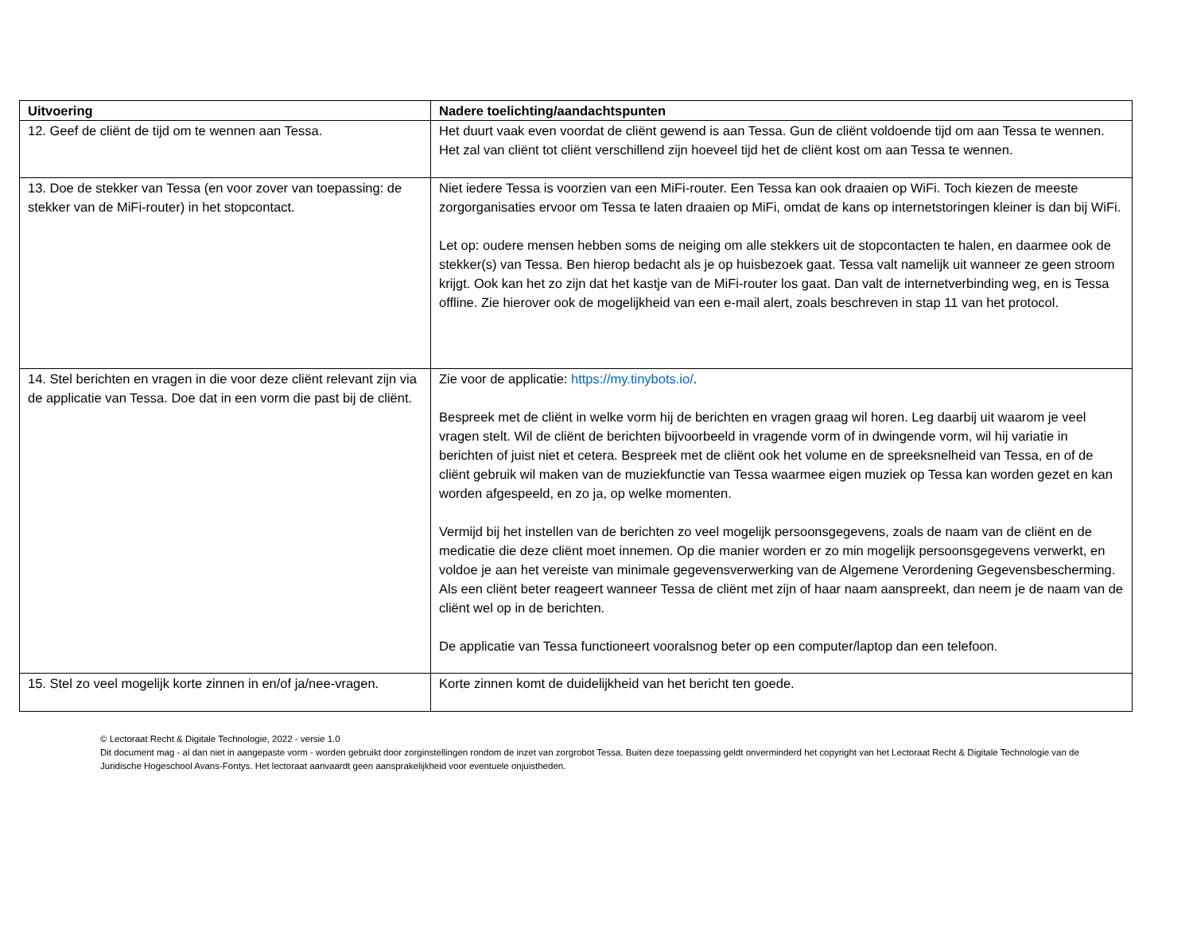| Uitvoering | Nadere toelichting/aandachtspunten |
| --- | --- |
| 12. Geef de cliënt de tijd om te wennen aan Tessa. | Het duurt vaak even voordat de cliënt gewend is aan Tessa. Gun de cliënt voldoende tijd om aan Tessa te wennen. Het zal van cliënt tot cliënt verschillend zijn hoeveel tijd het de cliënt kost om aan Tessa te wennen. |
| 13. Doe de stekker van Tessa (en voor zover van toepassing: de stekker van de MiFi-router) in het stopcontact. | Niet iedere Tessa is voorzien van een MiFi-router. Een Tessa kan ook draaien op WiFi. Toch kiezen de meeste zorgorganisaties ervoor om Tessa te laten draaien op MiFi, omdat de kans op internetstoringen kleiner is dan bij WiFi. Let op: oudere mensen hebben soms de neiging om alle stekkers uit de stopcontacten te halen, en daarmee ook de stekker(s) van Tessa. Ben hierop bedacht als je op huisbezoek gaat. Tessa valt namelijk uit wanneer ze geen stroom krijgt. Ook kan het zo zijn dat het kastje van de MiFi-router los gaat. Dan valt de internetverbinding weg, en is Tessa offline. Zie hierover ook de mogelijkheid van een e-mail alert, zoals beschreven in stap 11 van het protocol. |
| 14. Stel berichten en vragen in die voor deze cliënt relevant zijn via de applicatie van Tessa. Doe dat in een vorm die past bij de cliënt. | Zie voor de applicatie: https://my.tinybots.io/ . Bespreek met de cliënt in welke vorm hij de berichten en vragen graag wil horen. Leg daarbij uit waarom je veel vragen stelt. Wil de cliënt de berichten bijvoorbeeld in vragende vorm of in dwingende vorm, wil hij variatie in berichten of juist niet et cetera. Bespreek met de cliënt ook het volume en de spreeksnelheid van Tessa, en of de cliënt gebruik wil maken van de muziekfunctie van Tessa waarmee eigen muziek op Tessa kan worden gezet en kan worden afgespeeld, en zo ja, op welke momenten. Vermijd bij het instellen van de berichten zo veel mogelijk persoonsgegevens, zoals de naam van de cliënt en de medicatie die deze cliënt moet innemen. Op die manier worden er zo min mogelijk persoonsgegevens verwerkt, en voldoe je aan het vereiste van minimale gegevensverwerking van de Algemene Verordening Gegevensbescherming. Als een cliënt beter reageert wanneer Tessa de cliënt met zijn of haar naam aanspreekt, dan neem je de naam van de cliënt wel op in de berichten. De applicatie van Tessa functioneert vooralsnog beter op een computer/laptop dan een telefoon. |
| 15. Stel zo veel mogelijk korte zinnen in en/of ja/nee-vragen. | Korte zinnen komt de duidelijkheid van het bericht ten goede. |
© Lectoraat Recht & Digitale Technologie, 2022 - versie 1.0
Dit document mag - al dan niet in aangepaste vorm - worden gebruikt door zorginstellingen rondom de inzet van zorgrobot Tessa. Buiten deze toepassing geldt onverminderd het copyright van het Lectoraat Recht & Digitale Technologie van de Juridische Hogeschool Avans-Fontys. Het lectoraat aanvaardt geen aansprakelijkheid voor eventuele onjuistheden.